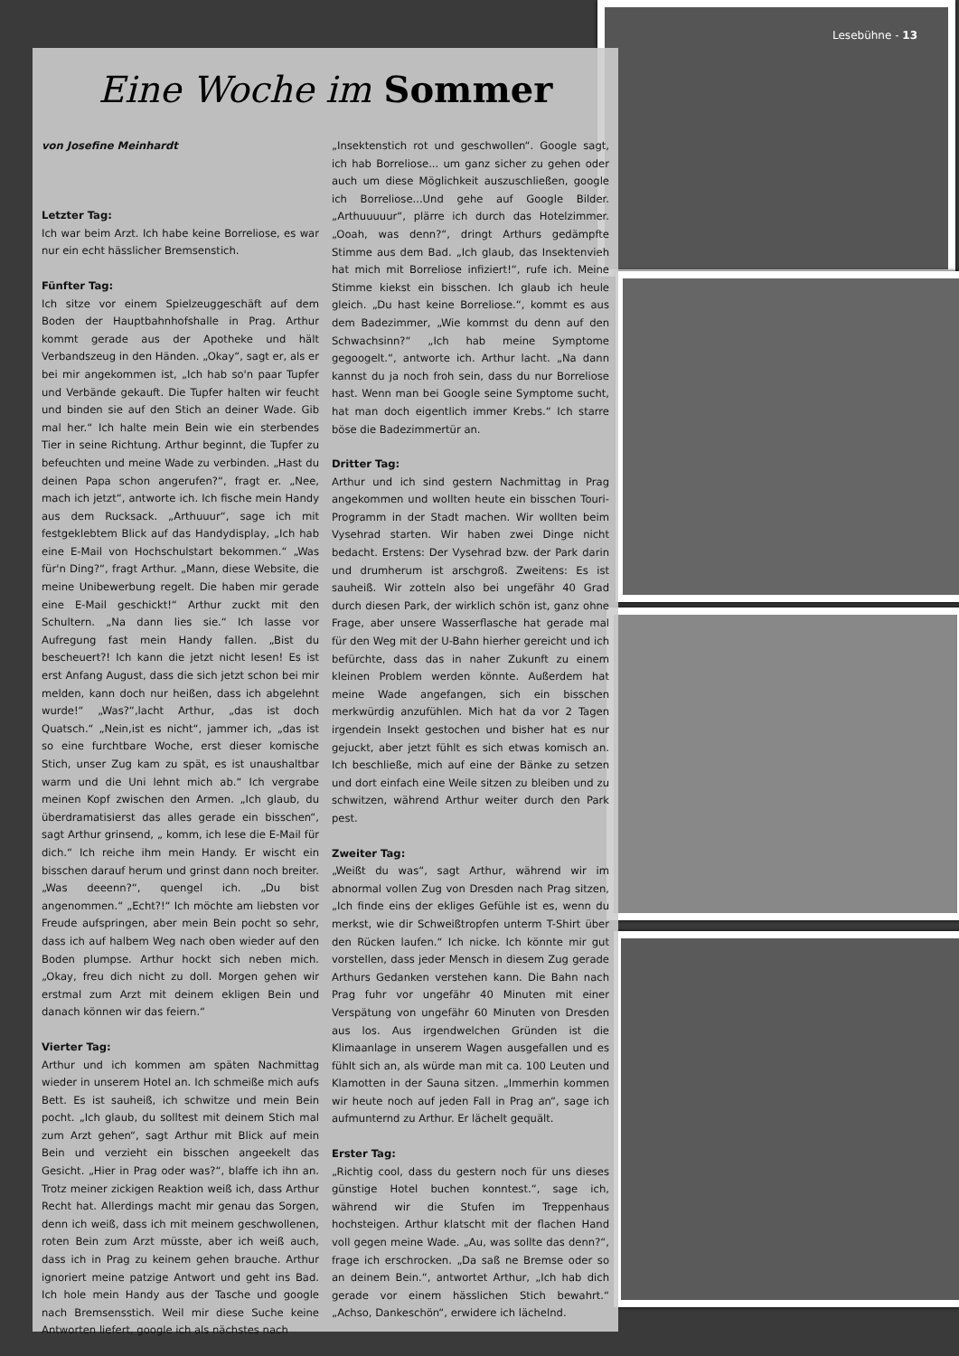Lesebühne - 13
Eine Woche im Sommer
von Josefine Meinhardt
Letzter Tag:
Ich war beim Arzt. Ich habe keine Borreliose, es war nur ein echt hässlicher Bremsenstich.
Fünfter Tag:
Ich sitze vor einem Spielzeuggeschäft auf dem Boden der Hauptbahnhofshalle in Prag. Arthur kommt gerade aus der Apotheke und hält Verbandszeug in den Händen. „Okay“, sagt er, als er bei mir angekommen ist, „Ich hab so'n paar Tupfer und Verbände gekauft. Die Tupfer halten wir feucht und binden sie auf den Stich an deiner Wade. Gib mal her.“ Ich halte mein Bein wie ein sterbendes Tier in seine Richtung. Arthur beginnt, die Tupfer zu befeuchten und meine Wade zu verbinden. „Hast du deinen Papa schon angerufen?“, fragt er. „Nee, mach ich jetzt“, antworte ich. Ich fische mein Handy aus dem Rucksack. „Arthuuur“, sage ich mit festgeklebtem Blick auf das Handydisplay, „Ich hab eine E-Mail von Hochschulstart bekommen.“ „Was für'n Ding?“, fragt Arthur. „Mann, diese Website, die meine Unibewerbung regelt. Die haben mir gerade eine E-Mail geschickt!“ Arthur zuckt mit den Schultern. „Na dann lies sie.“ Ich lasse vor Aufregung fast mein Handy fallen. „Bist du bescheuert?! Ich kann die jetzt nicht lesen! Es ist erst Anfang August, dass die sich jetzt schon bei mir melden, kann doch nur heißen, dass ich abgelehnt wurde!“ „Was?“,lacht Arthur, „das ist doch Quatsch.“ „Nein,ist es nicht“, jammer ich, „das ist so eine furchtbare Woche, erst dieser komische Stich, unser Zug kam zu spät, es ist unaushaltbar warm und die Uni lehnt mich ab.“ Ich vergrabe meinen Kopf zwischen den Armen. „Ich glaub, du überdramatisierst das alles gerade ein bisschen“, sagt Arthur grinsend, „ komm, ich lese die E-Mail für dich.“ Ich reiche ihm mein Handy. Er wischt ein bisschen darauf herum und grinst dann noch breiter. „Was deeenn?“, quengel ich. „Du bist angenommen.“ „Echt?!“ Ich möchte am liebsten vor Freude aufspringen, aber mein Bein pocht so sehr, dass ich auf halbem Weg nach oben wieder auf den Boden plumpse. Arthur hockt sich neben mich. „Okay, freu dich nicht zu doll. Morgen gehen wir erstmal zum Arzt mit deinem ekligen Bein und danach können wir das feiern.“
Vierter Tag:
Arthur und ich kommen am späten Nachmittag wieder in unserem Hotel an. Ich schmeiße mich aufs Bett. Es ist sauheiß, ich schwitze und mein Bein pocht. „Ich glaub, du solltest mit deinem Stich mal zum Arzt gehen“, sagt Arthur mit Blick auf mein Bein und verzieht ein bisschen angeekelt das Gesicht. „Hier in Prag oder was?“, blaffe ich ihn an. Trotz meiner zickigen Reaktion weiß ich, dass Arthur Recht hat. Allerdings macht mir genau das Sorgen, denn ich weiß, dass ich mit meinem geschwollenen, roten Bein zum Arzt müsste, aber ich weiß auch, dass ich in Prag zu keinem gehen brauche. Arthur ignoriert meine patzige Antwort und geht ins Bad. Ich hole mein Handy aus der Tasche und google nach Bremsensstich. Weil mir diese Suche keine Antworten liefert, google ich als nächstes nach
„Insektenstich rot und geschwollen“. Google sagt, ich hab Borreliose... um ganz sicher zu gehen oder auch um diese Möglichkeit auszuschließen, google ich Borreliose...Und gehe auf Google Bilder. „Arthuuuuur“, plärre ich durch das Hotelzimmer. „Ooah, was denn?“, dringt Arthurs gedämpfte Stimme aus dem Bad. „Ich glaub, das Insektenvieh hat mich mit Borreliose infiziert!“, rufe ich. Meine Stimme kiekst ein bisschen. Ich glaub ich heule gleich. „Du hast keine Borreliose.“, kommt es aus dem Badezimmer, „Wie kommst du denn auf den Schwachsinn?“ „Ich hab meine Symptome gegoogelt.“, antworte ich. Arthur lacht. „Na dann kannst du ja noch froh sein, dass du nur Borreliose hast. Wenn man bei Google seine Symptome sucht, hat man doch eigentlich immer Krebs.“ Ich starre böse die Badezimmertür an.
Dritter Tag:
Arthur und ich sind gestern Nachmittag in Prag angekommen und wollten heute ein bisschen Touri-Programm in der Stadt machen. Wir wollten beim Vysehrad starten. Wir haben zwei Dinge nicht bedacht. Erstens: Der Vysehrad bzw. der Park darin und drumherum ist arschgroß. Zweitens: Es ist sauheiß. Wir zotteln also bei ungefähr 40 Grad durch diesen Park, der wirklich schön ist, ganz ohne Frage, aber unsere Wasserflasche hat gerade mal für den Weg mit der U-Bahn hierher gereicht und ich befürchte, dass das in naher Zukunft zu einem kleinen Problem werden könnte. Außerdem hat meine Wade angefangen, sich ein bisschen merkwürdig anzufühlen. Mich hat da vor 2 Tagen irgendein Insekt gestochen und bisher hat es nur gejuckt, aber jetzt fühlt es sich etwas komisch an. Ich beschließe, mich auf eine der Bänke zu setzen und dort einfach eine Weile sitzen zu bleiben und zu schwitzen, während Arthur weiter durch den Park pest.
Zweiter Tag:
„Weißt du was“, sagt Arthur, während wir im abnormal vollen Zug von Dresden nach Prag sitzen, „Ich finde eins der ekliges Gefühle ist es, wenn du merkst, wie dir Schweißtropfen unterm T-Shirt über den Rücken laufen.“ Ich nicke. Ich könnte mir gut vorstellen, dass jeder Mensch in diesem Zug gerade Arthurs Gedanken verstehen kann. Die Bahn nach Prag fuhr vor ungefähr 40 Minuten mit einer Verspätung von ungefähr 60 Minuten von Dresden aus los. Aus irgendwelchen Gründen ist die Klimaanlage in unserem Wagen ausgefallen und es fühlt sich an, als würde man mit ca. 100 Leuten und Klamotten in der Sauna sitzen. „Immerhin kommen wir heute noch auf jeden Fall in Prag an“, sage ich aufmunternd zu Arthur. Er lächelt gequält.
Erster Tag:
„Richtig cool, dass du gestern noch für uns dieses günstige Hotel buchen konntest.“, sage ich, während wir die Stufen im Treppenhaus hochsteigen. Arthur klatscht mit der flachen Hand voll gegen meine Wade. „Au, was sollte das denn?“, frage ich erschrocken. „Da saß ne Bremse oder so an deinem Bein.“, antwortet Arthur, „Ich hab dich gerade vor einem hässlichen Stich bewahrt.“ „Achso, Dankeschön“, erwidere ich lächelnd.